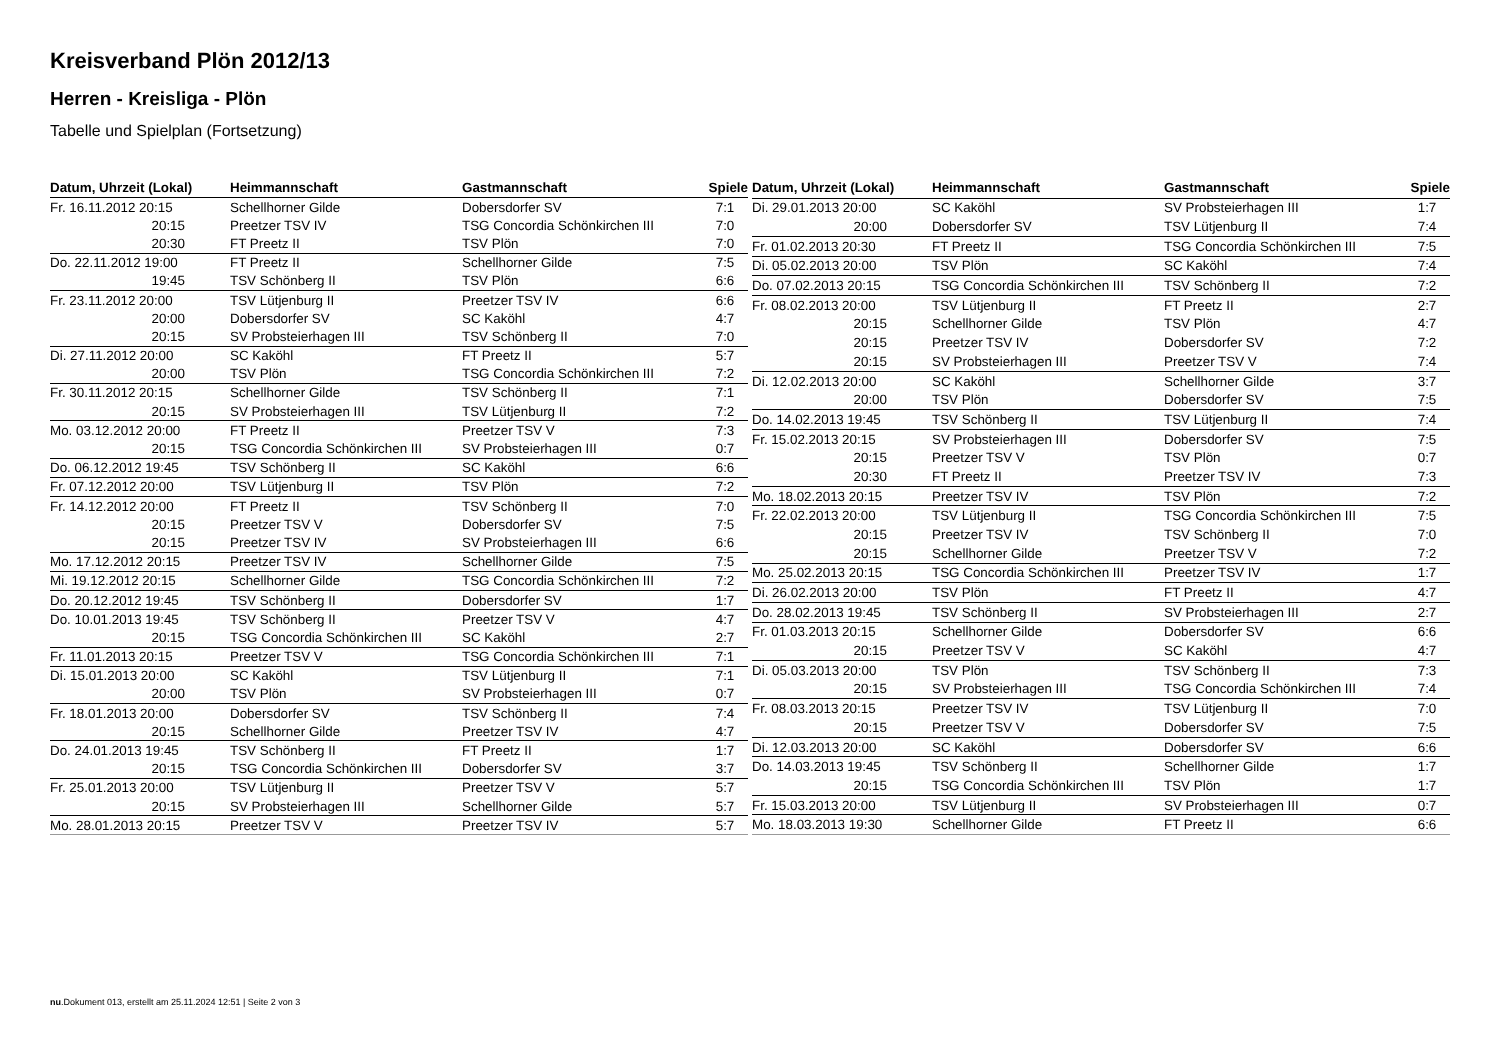Kreisverband Plön 2012/13
Herren - Kreisliga - Plön
Tabelle und Spielplan (Fortsetzung)
| Datum, Uhrzeit (Lokal) | Heimmannschaft | Gastmannschaft | Spiele |
| --- | --- | --- | --- |
| Fr. 16.11.2012 20:15 | Schellhorner Gilde | Dobersdorfer SV | 7:1 |
| 20:15 | Preetzer TSV IV | TSG Concordia Schönkirchen III | 7:0 |
| 20:30 | FT Preetz II | TSV Plön | 7:0 |
| Do. 22.11.2012 19:00 | FT Preetz II | Schellhorner Gilde | 7:5 |
| 19:45 | TSV Schönberg II | TSV Plön | 6:6 |
| Fr. 23.11.2012 20:00 | TSV Lütjenburg II | Preetzer TSV IV | 6:6 |
| 20:00 | Dobersdorfer SV | SC Kaköhl | 4:7 |
| 20:15 | SV Probsteierhagen III | TSV Schönberg II | 7:0 |
| Di. 27.11.2012 20:00 | SC Kaköhl | FT Preetz II | 5:7 |
| 20:00 | TSV Plön | TSG Concordia Schönkirchen III | 7:2 |
| Fr. 30.11.2012 20:15 | Schellhorner Gilde | TSV Schönberg II | 7:1 |
| 20:15 | SV Probsteierhagen III | TSV Lütjenburg II | 7:2 |
| Mo. 03.12.2012 20:00 | FT Preetz II | Preetzer TSV V | 7:3 |
| 20:15 | TSG Concordia Schönkirchen III | SV Probsteierhagen III | 0:7 |
| Do. 06.12.2012 19:45 | TSV Schönberg II | SC Kaköhl | 6:6 |
| Fr. 07.12.2012 20:00 | TSV Lütjenburg II | TSV Plön | 7:2 |
| Fr. 14.12.2012 20:00 | FT Preetz II | TSV Schönberg II | 7:0 |
| 20:15 | Preetzer TSV V | Dobersdorfer SV | 7:5 |
| 20:15 | Preetzer TSV IV | SV Probsteierhagen III | 6:6 |
| Mo. 17.12.2012 20:15 | Preetzer TSV IV | Schellhorner Gilde | 7:5 |
| Mi. 19.12.2012 20:15 | Schellhorner Gilde | TSG Concordia Schönkirchen III | 7:2 |
| Do. 20.12.2012 19:45 | TSV Schönberg II | Dobersdorfer SV | 1:7 |
| Do. 10.01.2013 19:45 | TSV Schönberg II | Preetzer TSV V | 4:7 |
| 20:15 | TSG Concordia Schönkirchen III | SC Kaköhl | 2:7 |
| Fr. 11.01.2013 20:15 | Preetzer TSV V | TSG Concordia Schönkirchen III | 7:1 |
| Di. 15.01.2013 20:00 | SC Kaköhl | TSV Lütjenburg II | 7:1 |
| 20:00 | TSV Plön | SV Probsteierhagen III | 0:7 |
| Fr. 18.01.2013 20:00 | Dobersdorfer SV | TSV Schönberg II | 7:4 |
| 20:15 | Schellhorner Gilde | Preetzer TSV IV | 4:7 |
| Do. 24.01.2013 19:45 | TSV Schönberg II | FT Preetz II | 1:7 |
| 20:15 | TSG Concordia Schönkirchen III | Dobersdorfer SV | 3:7 |
| Fr. 25.01.2013 20:00 | TSV Lütjenburg II | Preetzer TSV V | 5:7 |
| 20:15 | SV Probsteierhagen III | Schellhorner Gilde | 5:7 |
| Mo. 28.01.2013 20:15 | Preetzer TSV V | Preetzer TSV IV | 5:7 |
| Datum, Uhrzeit (Lokal) | Heimmannschaft | Gastmannschaft | Spiele |
| --- | --- | --- | --- |
| Di. 29.01.2013 20:00 | SC Kaköhl | SV Probsteierhagen III | 1:7 |
| 20:00 | Dobersdorfer SV | TSV Lütjenburg II | 7:4 |
| Fr. 01.02.2013 20:30 | FT Preetz II | TSG Concordia Schönkirchen III | 7:5 |
| Di. 05.02.2013 20:00 | TSV Plön | SC Kaköhl | 7:4 |
| Do. 07.02.2013 20:15 | TSG Concordia Schönkirchen III | TSV Schönberg II | 7:2 |
| Fr. 08.02.2013 20:00 | TSV Lütjenburg II | FT Preetz II | 2:7 |
| 20:15 | Schellhorner Gilde | TSV Plön | 4:7 |
| 20:15 | Preetzer TSV IV | Dobersdorfer SV | 7:2 |
| 20:15 | SV Probsteierhagen III | Preetzer TSV V | 7:4 |
| Di. 12.02.2013 20:00 | SC Kaköhl | Schellhorner Gilde | 3:7 |
| 20:00 | TSV Plön | Dobersdorfer SV | 7:5 |
| Do. 14.02.2013 19:45 | TSV Schönberg II | TSV Lütjenburg II | 7:4 |
| Fr. 15.02.2013 20:15 | SV Probsteierhagen III | Dobersdorfer SV | 7:5 |
| 20:15 | Preetzer TSV V | TSV Plön | 0:7 |
| 20:30 | FT Preetz II | Preetzer TSV IV | 7:3 |
| Mo. 18.02.2013 20:15 | Preetzer TSV IV | TSV Plön | 7:2 |
| Fr. 22.02.2013 20:00 | TSV Lütjenburg II | TSG Concordia Schönkirchen III | 7:5 |
| 20:15 | Preetzer TSV IV | TSV Schönberg II | 7:0 |
| 20:15 | Schellhorner Gilde | Preetzer TSV V | 7:2 |
| Mo. 25.02.2013 20:15 | TSG Concordia Schönkirchen III | Preetzer TSV IV | 1:7 |
| Di. 26.02.2013 20:00 | TSV Plön | FT Preetz II | 4:7 |
| Do. 28.02.2013 19:45 | TSV Schönberg II | SV Probsteierhagen III | 2:7 |
| Fr. 01.03.2013 20:15 | Schellhorner Gilde | Dobersdorfer SV | 6:6 |
| 20:15 | Preetzer TSV V | SC Kaköhl | 4:7 |
| Di. 05.03.2013 20:00 | TSV Plön | TSV Schönberg II | 7:3 |
| 20:15 | SV Probsteierhagen III | TSG Concordia Schönkirchen III | 7:4 |
| Fr. 08.03.2013 20:15 | Preetzer TSV IV | TSV Lütjenburg II | 7:0 |
| 20:15 | Preetzer TSV V | Dobersdorfer SV | 7:5 |
| Di. 12.03.2013 20:00 | SC Kaköhl | Dobersdorfer SV | 6:6 |
| Do. 14.03.2013 19:45 | TSV Schönberg II | Schellhorner Gilde | 1:7 |
| 20:15 | TSG Concordia Schönkirchen III | TSV Plön | 1:7 |
| Fr. 15.03.2013 20:00 | TSV Lütjenburg II | SV Probsteierhagen III | 0:7 |
| Mo. 18.03.2013 19:30 | Schellhorner Gilde | FT Preetz II | 6:6 |
nu.Dokument 013, erstellt am 25.11.2024 12:51 | Seite 2 von 3